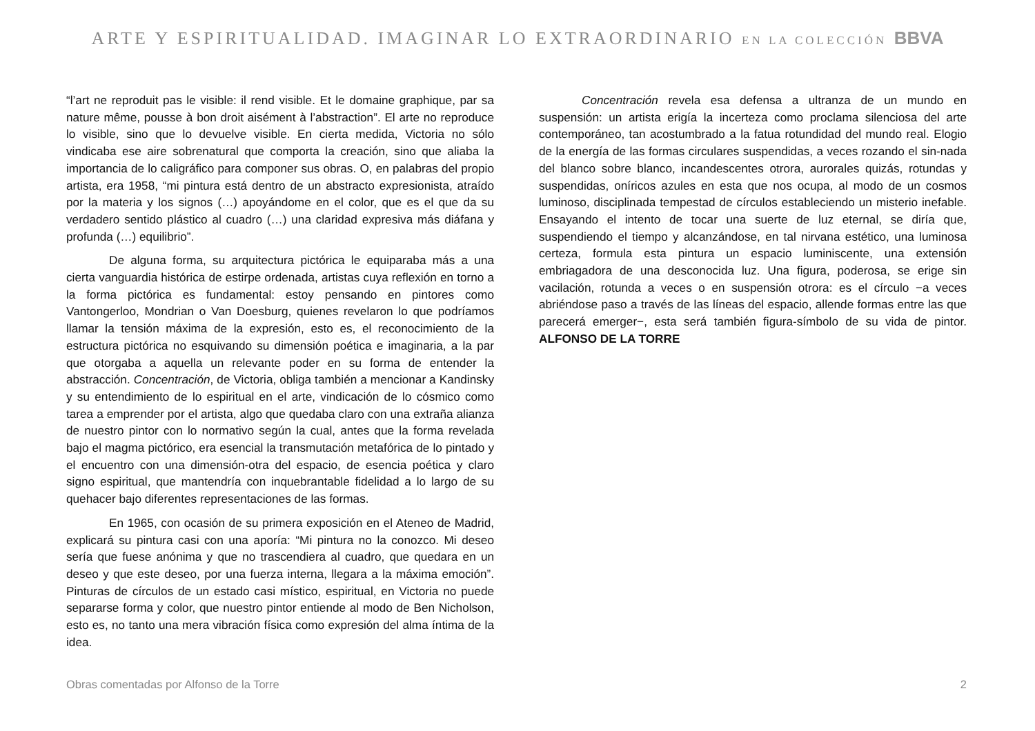ARTE Y ESPIRITUALIDAD. IMAGINAR LO EXTRAORDINARIO EN LA COLECCIÓN BBVA
“l’art ne reproduit pas le visible: il rend visible. Et le domaine graphique, par sa nature même, pousse à bon droit aisément à l’abstraction”. El arte no reproduce lo visible, sino que lo devuelve visible. En cierta medida, Victoria no sólo vindicaba ese aire sobrenatural que comporta la creación, sino que aliaba la importancia de lo caligráfico para componer sus obras. O, en palabras del propio artista, era 1958, “mi pintura está dentro de un abstracto expresionista, atraído por la materia y los signos (…) apoyándome en el color, que es el que da su verdadero sentido plástico al cuadro (…) una claridad expresiva más diáfana y profunda (…) equilibrio”.
De alguna forma, su arquitectura pictórica le equiparaba más a una cierta vanguardia histórica de estirpe ordenada, artistas cuya reflexión en torno a la forma pictórica es fundamental: estoy pensando en pintores como Vantongerloo, Mondrian o Van Doesburg, quienes revelaron lo que podríamos llamar la tensión máxima de la expresión, esto es, el reconocimiento de la estructura pictórica no esquivando su dimensión poética e imaginaria, a la par que otorgaba a aquella un relevante poder en su forma de entender la abstracción. Concentración, de Victoria, obliga también a mencionar a Kandinsky y su entendimiento de lo espiritual en el arte, vindicación de lo cósmico como tarea a emprender por el artista, algo que quedaba claro con una extraña alianza de nuestro pintor con lo normativo según la cual, antes que la forma revelada bajo el magma pictórico, era esencial la transmutación metafórica de lo pintado y el encuentro con una dimensión-otra del espacio, de esencia poética y claro signo espiritual, que mantendría con inquebrantable fidelidad a lo largo de su quehacer bajo diferentes representaciones de las formas.
En 1965, con ocasión de su primera exposición en el Ateneo de Madrid, explicará su pintura casi con una aporía: “Mi pintura no la conozco. Mi deseo sería que fuese anónima y que no trascendiera al cuadro, que quedara en un deseo y que este deseo, por una fuerza interna, llegara a la máxima emoción”. Pinturas de círculos de un estado casi místico, espiritual, en Victoria no puede separarse forma y color, que nuestro pintor entiende al modo de Ben Nicholson, esto es, no tanto una mera vibración física como expresión del alma íntima de la idea.
Concentración revela esa defensa a ultranza de un mundo en suspensión: un artista erigía la incerteza como proclama silenciosa del arte contemporáneo, tan acostumbrado a la fatua rotundidad del mundo real. Elogio de la energía de las formas circulares suspendidas, a veces rozando el sin-nada del blanco sobre blanco, incandescentes otrora, aurorales quizás, rotundas y suspendidas, oníricos azules en esta que nos ocupa, al modo de un cosmos luminoso, disciplinada tempestad de círculos estableciendo un misterio inefable. Ensayando el intento de tocar una suerte de luz eternal, se diría que, suspendiendo el tiempo y alcanzándose, en tal nirvana estético, una luminosa certeza, formula esta pintura un espacio luminiscente, una extensión embriagadora de una desconocida luz. Una figura, poderosa, se erige sin vacilación, rotunda a veces o en suspensión otrora: es el círculo −a veces abriéndose paso a través de las líneas del espacio, allende formas entre las que parecerá emerger−, esta será también figura-símbolo de su vida de pintor. ALFONSO DE LA TORRE
Obras comentadas por Alfonso de la Torre 2